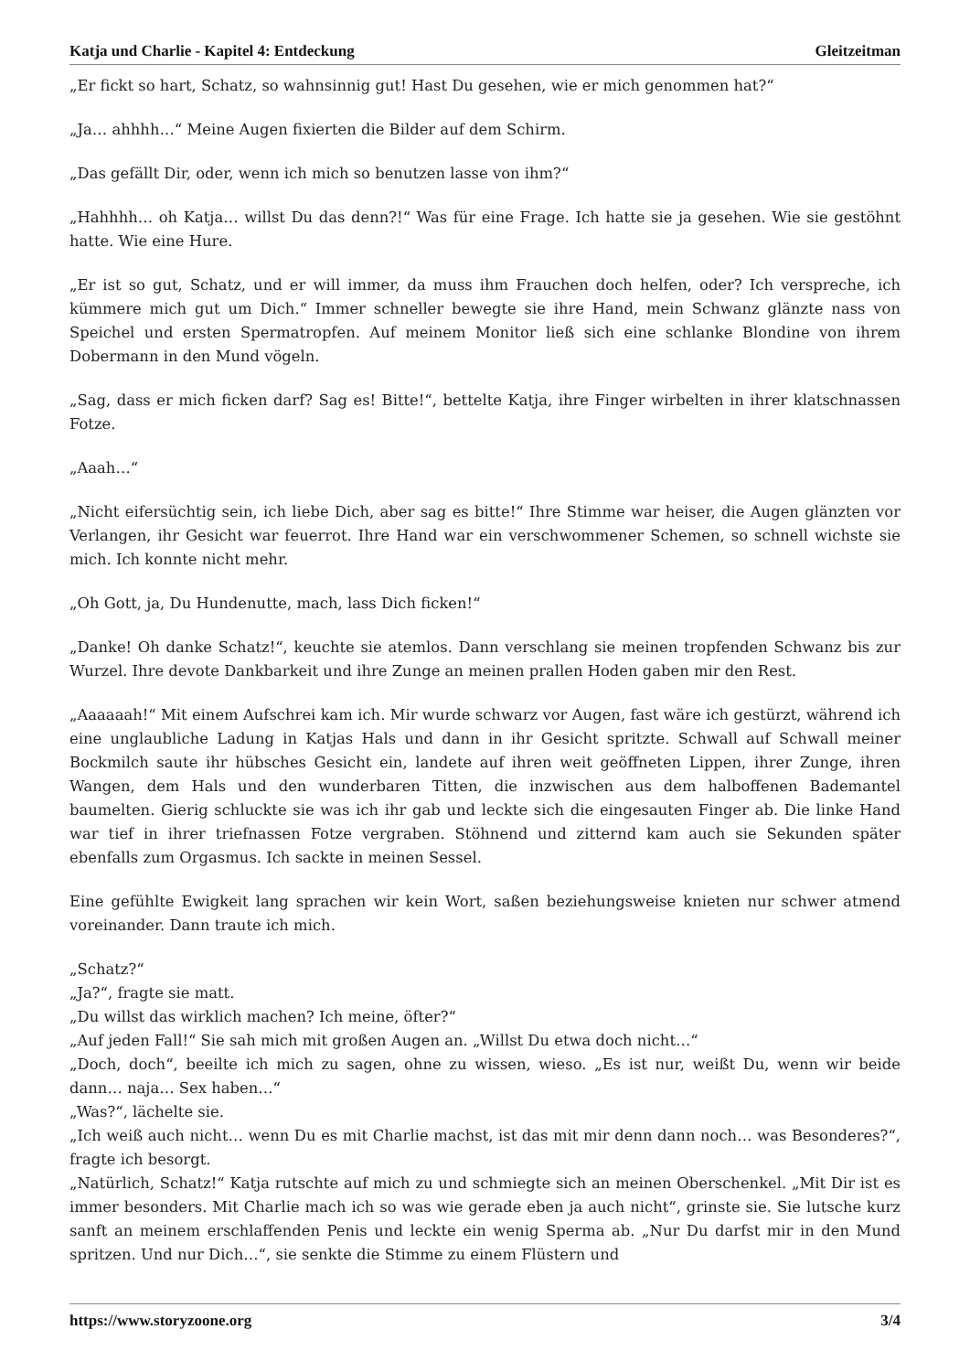Katja und Charlie - Kapitel 4: Entdeckung Gleitzeitman
„Er fickt so hart, Schatz, so wahnsinnig gut! Hast Du gesehen, wie er mich genommen hat?“
„Ja… ahhhh…“ Meine Augen fixierten die Bilder auf dem Schirm.
„Das gefällt Dir, oder, wenn ich mich so benutzen lasse von ihm?“
„Hahhhh… oh Katja… willst Du das denn?!“ Was für eine Frage. Ich hatte sie ja gesehen. Wie sie gestöhnt hatte. Wie eine Hure.
„Er ist so gut, Schatz, und er will immer, da muss ihm Frauchen doch helfen, oder? Ich verspreche, ich kümmere mich gut um Dich.“ Immer schneller bewegte sie ihre Hand, mein Schwanz glänzte nass von Speichel und ersten Spermatropfen. Auf meinem Monitor ließ sich eine schlanke Blondine von ihrem Dobermann in den Mund vögeln.
„Sag, dass er mich ficken darf? Sag es! Bitte!“, bettelte Katja, ihre Finger wirbelten in ihrer klatschnassen Fotze.
„Aaah…“
„Nicht eifersüchtig sein, ich liebe Dich, aber sag es bitte!“ Ihre Stimme war heiser, die Augen glänzten vor Verlangen, ihr Gesicht war feuerrot. Ihre Hand war ein verschwommener Schemen, so schnell wichste sie mich. Ich konnte nicht mehr.
„Oh Gott, ja, Du Hundenutte, mach, lass Dich ficken!“
„Danke! Oh danke Schatz!“, keuchte sie atemlos. Dann verschlang sie meinen tropfenden Schwanz bis zur Wurzel. Ihre devote Dankbarkeit und ihre Zunge an meinen prallen Hoden gaben mir den Rest.
„Aaaaaah!“ Mit einem Aufschrei kam ich. Mir wurde schwarz vor Augen, fast wäre ich gestürzt, während ich eine unglaubliche Ladung in Katjas Hals und dann in ihr Gesicht spritzte. Schwall auf Schwall meiner Bockmilch saute ihr hübsches Gesicht ein, landete auf ihren weit geöffneten Lippen, ihrer Zunge, ihren Wangen, dem Hals und den wunderbaren Titten, die inzwischen aus dem halboffenen Bademantel baumelten. Gierig schluckte sie was ich ihr gab und leckte sich die eingesauten Finger ab. Die linke Hand war tief in ihrer triefnassen Fotze vergraben. Stöhnend und zitternd kam auch sie Sekunden später ebenfalls zum Orgasmus. Ich sackte in meinen Sessel.
Eine gefühlte Ewigkeit lang sprachen wir kein Wort, saßen beziehungsweise knieten nur schwer atmend voreinander. Dann traute ich mich.
„Schatz?“
„Ja?“, fragte sie matt.
„Du willst das wirklich machen? Ich meine, öfter?“
„Auf jeden Fall!“ Sie sah mich mit großen Augen an. „Willst Du etwa doch nicht…“
„Doch, doch“, beeilte ich mich zu sagen, ohne zu wissen, wieso. „Es ist nur, weißt Du, wenn wir beide dann… naja… Sex haben…“
„Was?“, lächelte sie.
„Ich weiß auch nicht… wenn Du es mit Charlie machst, ist das mit mir denn dann noch… was Besonderes?“, fragte ich besorgt.
„Natürlich, Schatz!“ Katja rutschte auf mich zu und schmiegte sich an meinen Oberschenkel. „Mit Dir ist es immer besonders. Mit Charlie mach ich so was wie gerade eben ja auch nicht“, grinste sie. Sie lutsche kurz sanft an meinem erschlaffenden Penis und leckte ein wenig Sperma ab. „Nur Du darfst mir in den Mund spritzen. Und nur Dich…“, sie senkte die Stimme zu einem Flüstern und
https://www.storyzoone.org 3/4